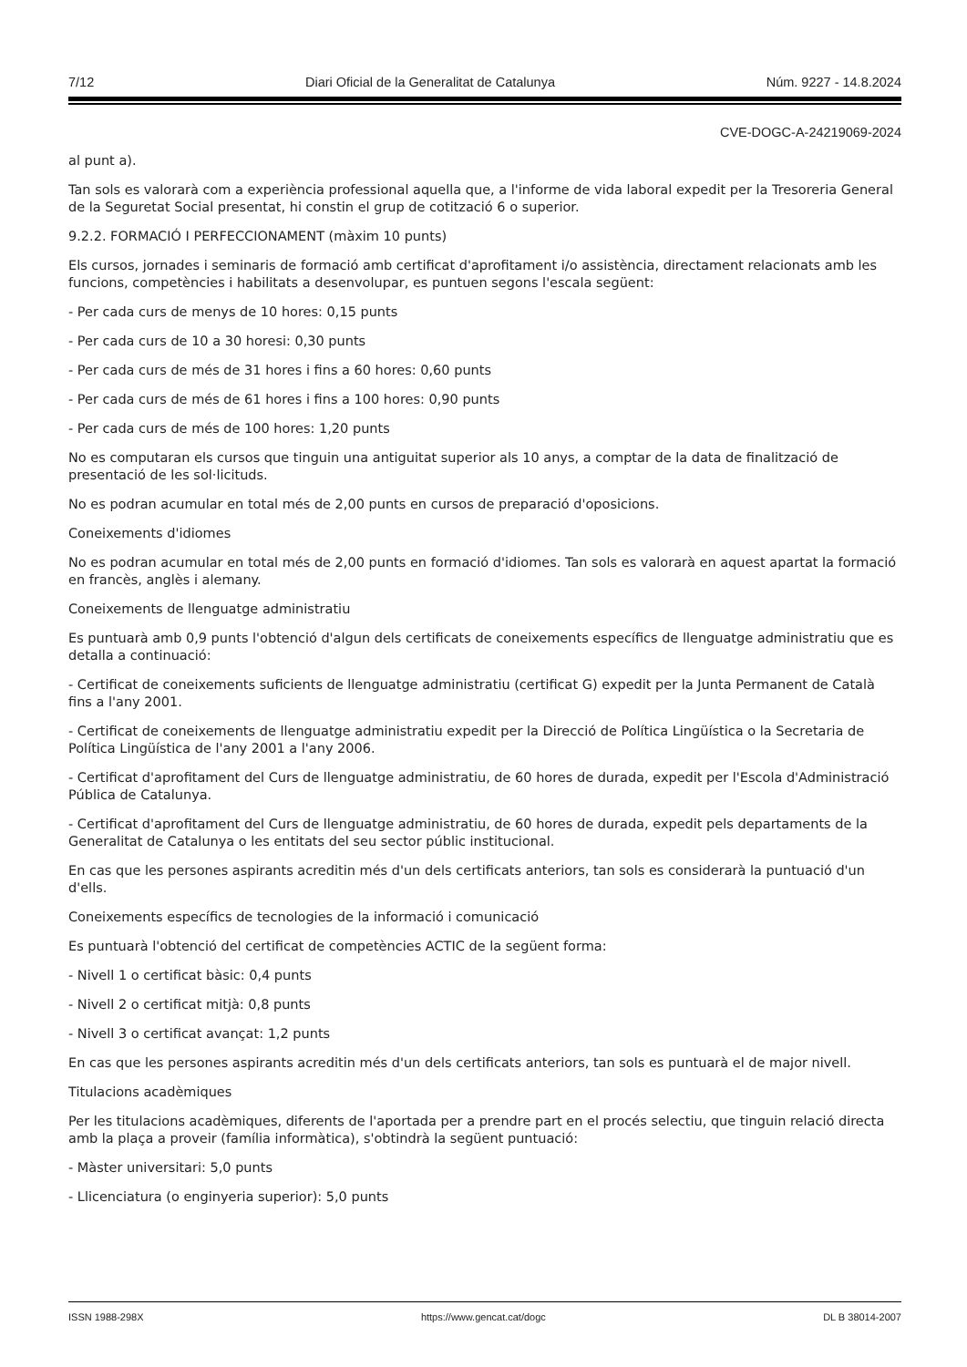7/12 Diari Oficial de la Generalitat de Catalunya Núm. 9227 - 14.8.2024
CVE-DOGC-A-24219069-2024
al punt a).
Tan sols es valorarà com a experiència professional aquella que, a l'informe de vida laboral expedit per la Tresoreria General de la Seguretat Social presentat, hi constin el grup de cotització 6 o superior.
9.2.2. FORMACIÓ I PERFECCIONAMENT (màxim 10 punts)
Els cursos, jornades i seminaris de formació amb certificat d'aprofitament i/o assistència, directament relacionats amb les funcions, competències i habilitats a desenvolupar, es puntuen segons l'escala següent:
- Per cada curs de menys de 10 hores: 0,15 punts
- Per cada curs de 10 a 30 horesi: 0,30 punts
- Per cada curs de més de 31 hores i fins a 60 hores: 0,60 punts
- Per cada curs de més de 61 hores i fins a 100 hores: 0,90 punts
- Per cada curs de més de 100 hores: 1,20 punts
No es computaran els cursos que tinguin una antiguitat superior als 10 anys, a comptar de la data de finalització de presentació de les sol·licituds.
No es podran acumular en total més de 2,00 punts en cursos de preparació d'oposicions.
Coneixements d'idiomes
No es podran acumular en total més de 2,00 punts en formació d'idiomes. Tan sols es valorarà en aquest apartat la formació en francès, anglès i alemany.
Coneixements de llenguatge administratiu
Es puntuarà amb 0,9 punts l'obtenció d'algun dels certificats de coneixements específics de llenguatge administratiu que es detalla a continuació:
- Certificat de coneixements suficients de llenguatge administratiu (certificat G) expedit per la Junta Permanent de Català fins a l'any 2001.
- Certificat de coneixements de llenguatge administratiu expedit per la Direcció de Política Lingüística o la Secretaria de Política Lingüística de l'any 2001 a l'any 2006.
- Certificat d'aprofitament del Curs de llenguatge administratiu, de 60 hores de durada, expedit per l'Escola d'Administració Pública de Catalunya.
- Certificat d'aprofitament del Curs de llenguatge administratiu, de 60 hores de durada, expedit pels departaments de la Generalitat de Catalunya o les entitats del seu sector públic institucional.
En cas que les persones aspirants acreditin més d'un dels certificats anteriors, tan sols es considerarà la puntuació d'un d'ells.
Coneixements específics de tecnologies de la informació i comunicació
Es puntuarà l'obtenció del certificat de competències ACTIC de la següent forma:
- Nivell 1 o certificat bàsic: 0,4 punts
- Nivell 2 o certificat mitjà: 0,8 punts
- Nivell 3 o certificat avançat: 1,2 punts
En cas que les persones aspirants acreditin més d'un dels certificats anteriors, tan sols es puntuarà el de major nivell.
Titulacions acadèmiques
Per les titulacions acadèmiques, diferents de l'aportada per a prendre part en el procés selectiu, que tinguin relació directa amb la plaça a proveir (família informàtica), s'obtindrà la següent puntuació:
- Màster universitari: 5,0 punts
- Llicenciatura (o enginyeria superior): 5,0 punts
ISSN 1988-298X https://www.gencat.cat/dogc DL B 38014-2007